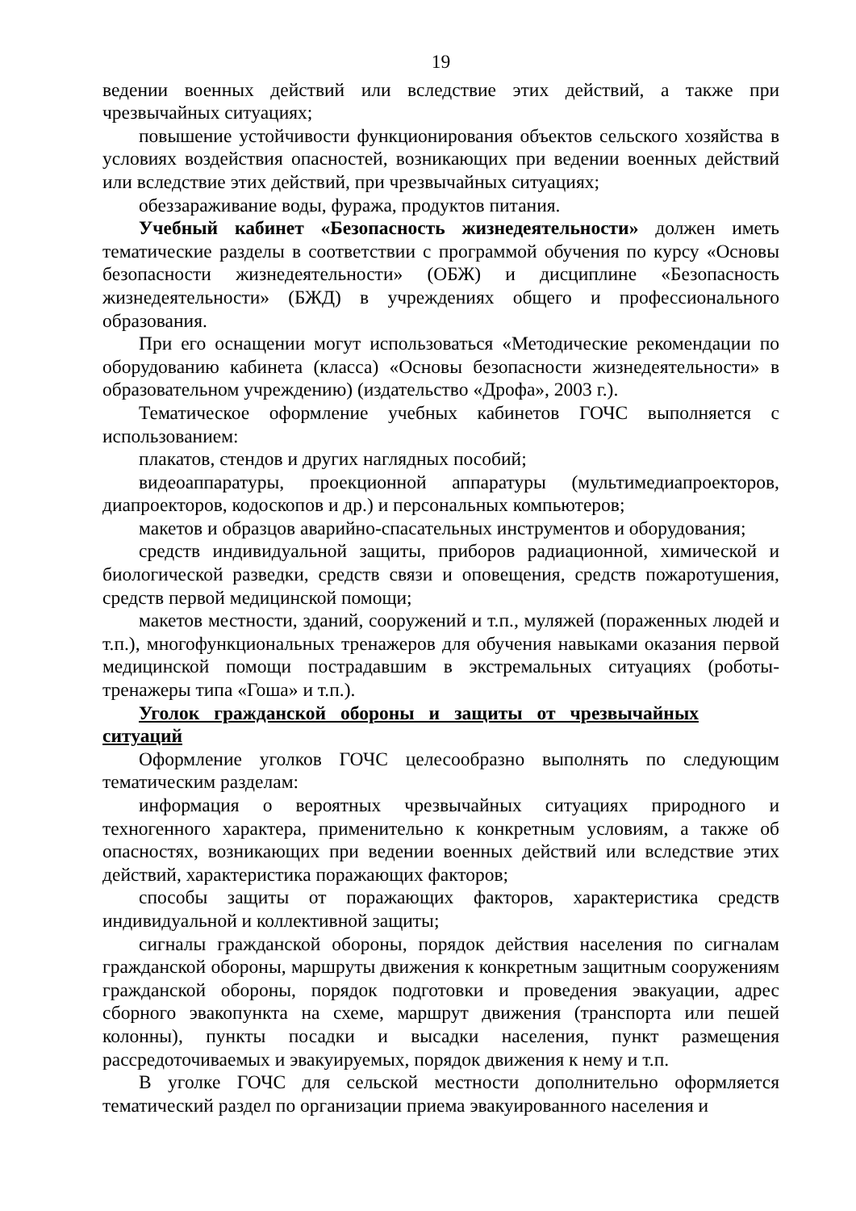19
ведении военных действий или вследствие этих действий, а также при чрезвычайных ситуациях;
повышение устойчивости функционирования объектов сельского хозяйства в условиях воздействия опасностей, возникающих при ведении военных действий или вследствие этих действий, при чрезвычайных ситуациях;
обеззараживание воды, фуража, продуктов питания.
Учебный кабинет «Безопасность жизнедеятельности» должен иметь тематические разделы в соответствии с программой обучения по курсу «Основы безопасности жизнедеятельности» (ОБЖ) и дисциплине «Безопасность жизнедеятельности» (БЖД) в учреждениях общего и профессионального образования.
При его оснащении могут использоваться «Методические рекомендации по оборудованию кабинета (класса) «Основы безопасности жизнедеятельности» в образовательном учреждению) (издательство «Дрофа», 2003 г.).
Тематическое оформление учебных кабинетов ГОЧС выполняется с использованием:
плакатов, стендов и других наглядных пособий;
видеоаппаратуры, проекционной аппаратуры (мультимедиапроекторов, диапроекторов, кодоскопов и др.) и персональных компьютеров;
макетов и образцов аварийно-спасательных инструментов и оборудования;
средств индивидуальной защиты, приборов радиационной, химической и биологической разведки, средств связи и оповещения, средств пожаротушения, средств первой медицинской помощи;
макетов местности, зданий, сооружений и т.п., муляжей (пораженных людей и т.п.), многофункциональных тренажеров для обучения навыками оказания первой медицинской помощи пострадавшим в экстремальных ситуациях (роботы-тренажеры типа «Гоша» и т.п.).
Уголок гражданской обороны и защиты от чрезвычайных ситуаций
Оформление уголков ГОЧС целесообразно выполнять по следующим тематическим разделам:
информация о вероятных чрезвычайных ситуациях природного и техногенного характера, применительно к конкретным условиям, а также об опасностях, возникающих при ведении военных действий или вследствие этих действий, характеристика поражающих факторов;
способы защиты от поражающих факторов, характеристика средств индивидуальной и коллективной защиты;
сигналы гражданской обороны, порядок действия населения по сигналам гражданской обороны, маршруты движения к конкретным защитным сооружениям гражданской обороны, порядок подготовки и проведения эвакуации, адрес сборного эвакопункта на схеме, маршрут движения (транспорта или пешей колонны), пункты посадки и высадки населения, пункт размещения рассредоточиваемых и эвакуируемых, порядок движения к нему и т.п.
В уголке ГОЧС для сельской местности дополнительно оформляется тематический раздел по организации приема эвакуированного населения и